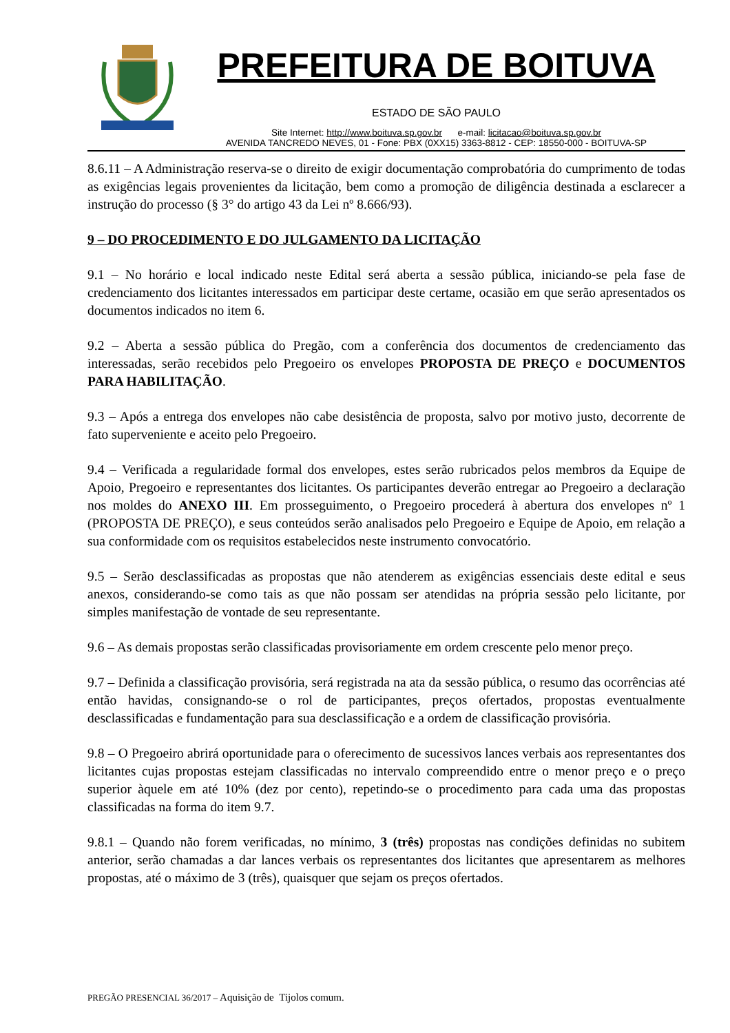PREFEITURA DE BOITUVA
ESTADO DE SÃO PAULO
Site Internet: http://www.boituva.sp.gov.br e-mail: licitacao@boituva.sp.gov.br
AVENIDA TANCREDO NEVES, 01 - Fone: PBX (0XX15) 3363-8812 - CEP: 18550-000 - BOITUVA-SP
8.6.11 – A Administração reserva-se o direito de exigir documentação comprobatória do cumprimento de todas as exigências legais provenientes da licitação, bem como a promoção de diligência destinada a esclarecer a instrução do processo (§ 3° do artigo 43 da Lei nº 8.666/93).
9 – DO PROCEDIMENTO E DO JULGAMENTO DA LICITAÇÃO
9.1 – No horário e local indicado neste Edital será aberta a sessão pública, iniciando-se pela fase de credenciamento dos licitantes interessados em participar deste certame, ocasião em que serão apresentados os documentos indicados no item 6.
9.2 – Aberta a sessão pública do Pregão, com a conferência dos documentos de credenciamento das interessadas, serão recebidos pelo Pregoeiro os envelopes PROPOSTA DE PREÇO e DOCUMENTOS PARA HABILITAÇÃO.
9.3 – Após a entrega dos envelopes não cabe desistência de proposta, salvo por motivo justo, decorrente de fato superveniente e aceito pelo Pregoeiro.
9.4 – Verificada a regularidade formal dos envelopes, estes serão rubricados pelos membros da Equipe de Apoio, Pregoeiro e representantes dos licitantes. Os participantes deverão entregar ao Pregoeiro a declaração nos moldes do ANEXO III. Em prosseguimento, o Pregoeiro procederá à abertura dos envelopes nº 1 (PROPOSTA DE PREÇO), e seus conteúdos serão analisados pelo Pregoeiro e Equipe de Apoio, em relação a sua conformidade com os requisitos estabelecidos neste instrumento convocatório.
9.5 – Serão desclassificadas as propostas que não atenderem as exigências essenciais deste edital e seus anexos, considerando-se como tais as que não possam ser atendidas na própria sessão pelo licitante, por simples manifestação de vontade de seu representante.
9.6 – As demais propostas serão classificadas provisoriamente em ordem crescente pelo menor preço.
9.7 – Definida a classificação provisória, será registrada na ata da sessão pública, o resumo das ocorrências até então havidas, consignando-se o rol de participantes, preços ofertados, propostas eventualmente desclassificadas e fundamentação para sua desclassificação e a ordem de classificação provisória.
9.8 – O Pregoeiro abrirá oportunidade para o oferecimento de sucessivos lances verbais aos representantes dos licitantes cujas propostas estejam classificadas no intervalo compreendido entre o menor preço e o preço superior àquele em até 10% (dez por cento), repetindo-se o procedimento para cada uma das propostas classificadas na forma do item 9.7.
9.8.1 – Quando não forem verificadas, no mínimo, 3 (três) propostas nas condições definidas no subitem anterior, serão chamadas a dar lances verbais os representantes dos licitantes que apresentarem as melhores propostas, até o máximo de 3 (três), quaisquer que sejam os preços ofertados.
PREGÃO PRESENCIAL 36/2017 – Aquisição de Tijolos comum.